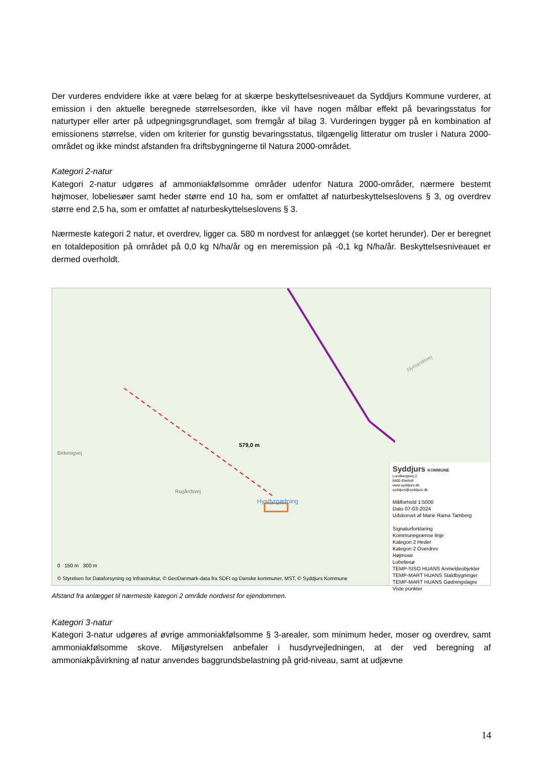Der vurderes endvidere ikke at være belæg for at skærpe beskyttelsesniveauet da Syddjurs Kommune vurderer, at emission i den aktuelle beregnede størrelsesorden, ikke vil have nogen målbar effekt på bevaringsstatus for naturtyper eller arter på udpegningsgrundlaget, som fremgår af bilag 3. Vurderingen bygger på en kombination af emissionens størrelse, viden om kriterier for gunstig bevaringsstatus, tilgængelig litteratur om trusler i Natura 2000-området og ikke mindst afstanden fra driftsbygningerne til Natura 2000-området.
Kategori 2-natur
Kategori 2-natur udgøres af ammoniakfølsomme områder udenfor Natura 2000-områder, nærmere bestemt højmoser, lobeliesøer samt heder større end 10 ha, som er omfattet af naturbeskyttelseslovens § 3, og overdrev større end 2,5 ha, som er omfattet af naturbeskyttelseslovens § 3.
Nærmeste kategori 2 natur, et overdrev, ligger ca. 580 m nordvest for anlægget (se kortet herunder). Der er beregnet en totaldeposition på området på 0,0 kg N/ha/år og en meremission på -0,1 kg N/ha/år. Beskyttelsesniveauet er dermed overholdt.
Birkesigvej
Rugårdsvej
579,0 m
Hysdyrgødning
Nymandsvej
0 150 m 300 m
© Styrelsen for Dataforsyning og Infrastruktur, © GeoDanmark-data fra SDFI og Danske kommuner, MST, © Syddjurs Kommune
Syddjurs KOMMUNE
Lundbergsvej 2
8400 Ebeltoft
www.syddjurs.dk
syddjurs@syddjurs.dk
Målforhold 1:5000
Dato 07-03-2024
Udskrevet af Marie Rama Tamberg
Signaturforklaring
Kommunegrænse linje
Kategori 2 Heder
Kategori 2 Overdrev
Højmose
Lobeliesø
TEMP-SISO HUANS Anmeldeobjekter
TEMP-MART HUANS Staldbygninger
TEMP-MART HUANS Gødningslagre
Viste punkter
Afstand fra anlægget til nærmeste kategori 2 område nordvest for ejendommen.
Kategori 3-natur
Kategori 3-natur udgøres af øvrige ammoniakfølsomme § 3-arealer, som minimum heder, moser og overdrev, samt ammoniakfølsomme skove. Miljøstyrelsen anbefaler i husdyrvejledningen, at der ved beregning af ammoniakpåvirkning af natur anvendes baggrundsbelastning på grid-niveau, samt at udjævne
14